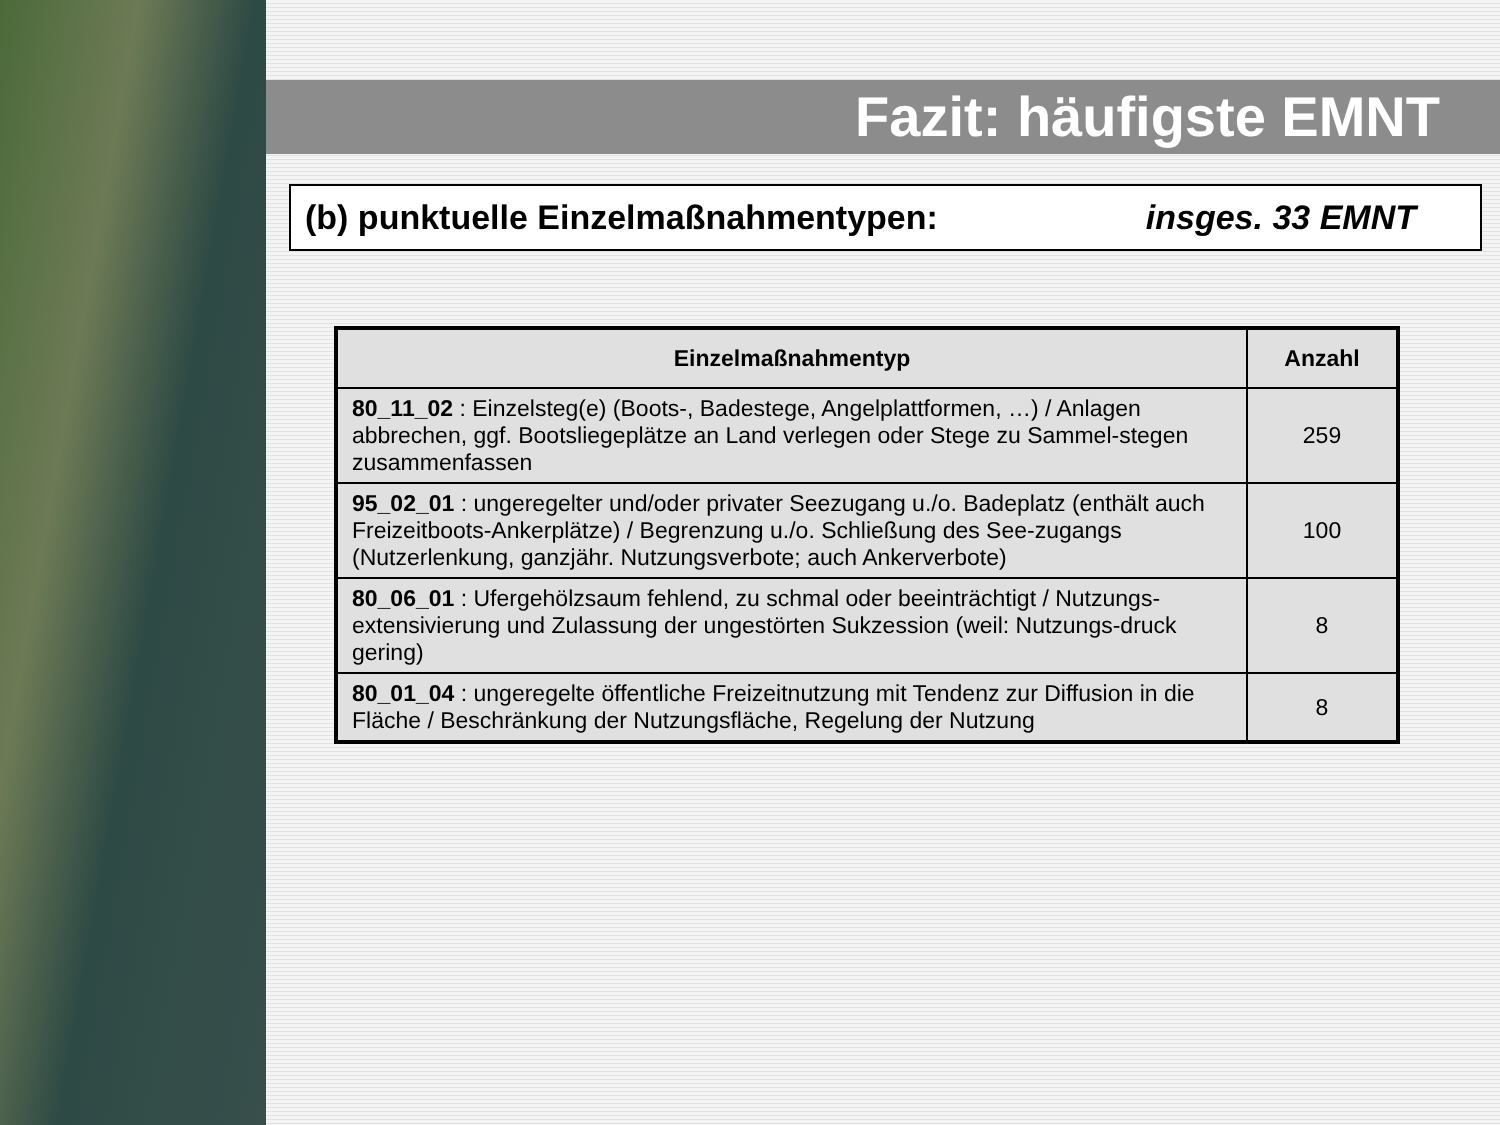Fazit: häufigste EMNT
(b) punktuelle Einzelmaßnahmentypen: insges. 33 EMNT
| Einzelmaßnahmentyp | Anzahl |
| --- | --- |
| 80_11_02 : Einzelsteg(e) (Boots-, Badestege, Angelplattformen, …) / Anlagen abbrechen, ggf. Bootsliegeplätze an Land verlegen oder Stege zu Sammel-stegen zusammenfassen | 259 |
| 95_02_01 : ungeregelter und/oder privater Seezugang u./o. Badeplatz (enthält auch Freizeitboots-Ankerplätze) / Begrenzung u./o. Schließung des See-zugangs (Nutzerlenkung, ganzjähr. Nutzungsverbote; auch Ankerverbote) | 100 |
| 80_06_01 : Ufergehölzsaum fehlend, zu schmal oder beeinträchtigt / Nutzungs-extensivierung und Zulassung der ungestörten Sukzession (weil: Nutzungs-druck gering) | 8 |
| 80_01_04 : ungeregelte öffentliche Freizeitnutzung mit Tendenz zur Diffusion in die Fläche / Beschränkung der Nutzungsfläche, Regelung der Nutzung | 8 |